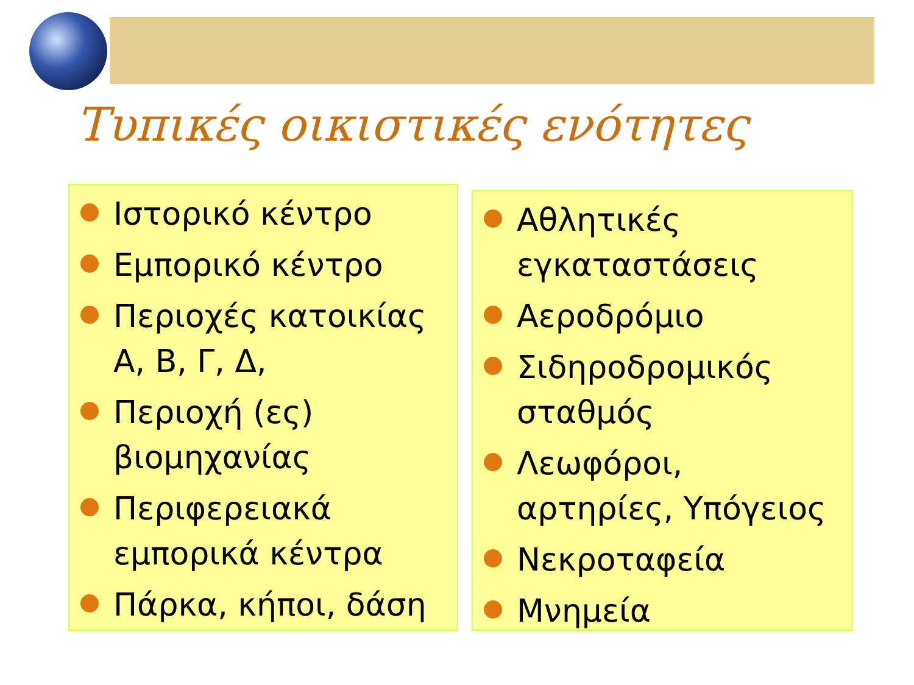Τυπικές οικιστικές ενότητες
Ιστορικό κέντρο
Εμπορικό κέντρο
Περιοχές κατοικίας Α, Β, Γ, Δ,
Περιοχή (ες) βιομηχανίας
Περιφερειακά εμπορικά κέντρα
Πάρκα, κήποι, δάση
Αθλητικές εγκαταστάσεις
Αεροδρόμιο
Σιδηροδρομικός σταθμός
Λεωφόροι, αρτηρίες, Υπόγειος
Νεκροταφεία
Μνημεία